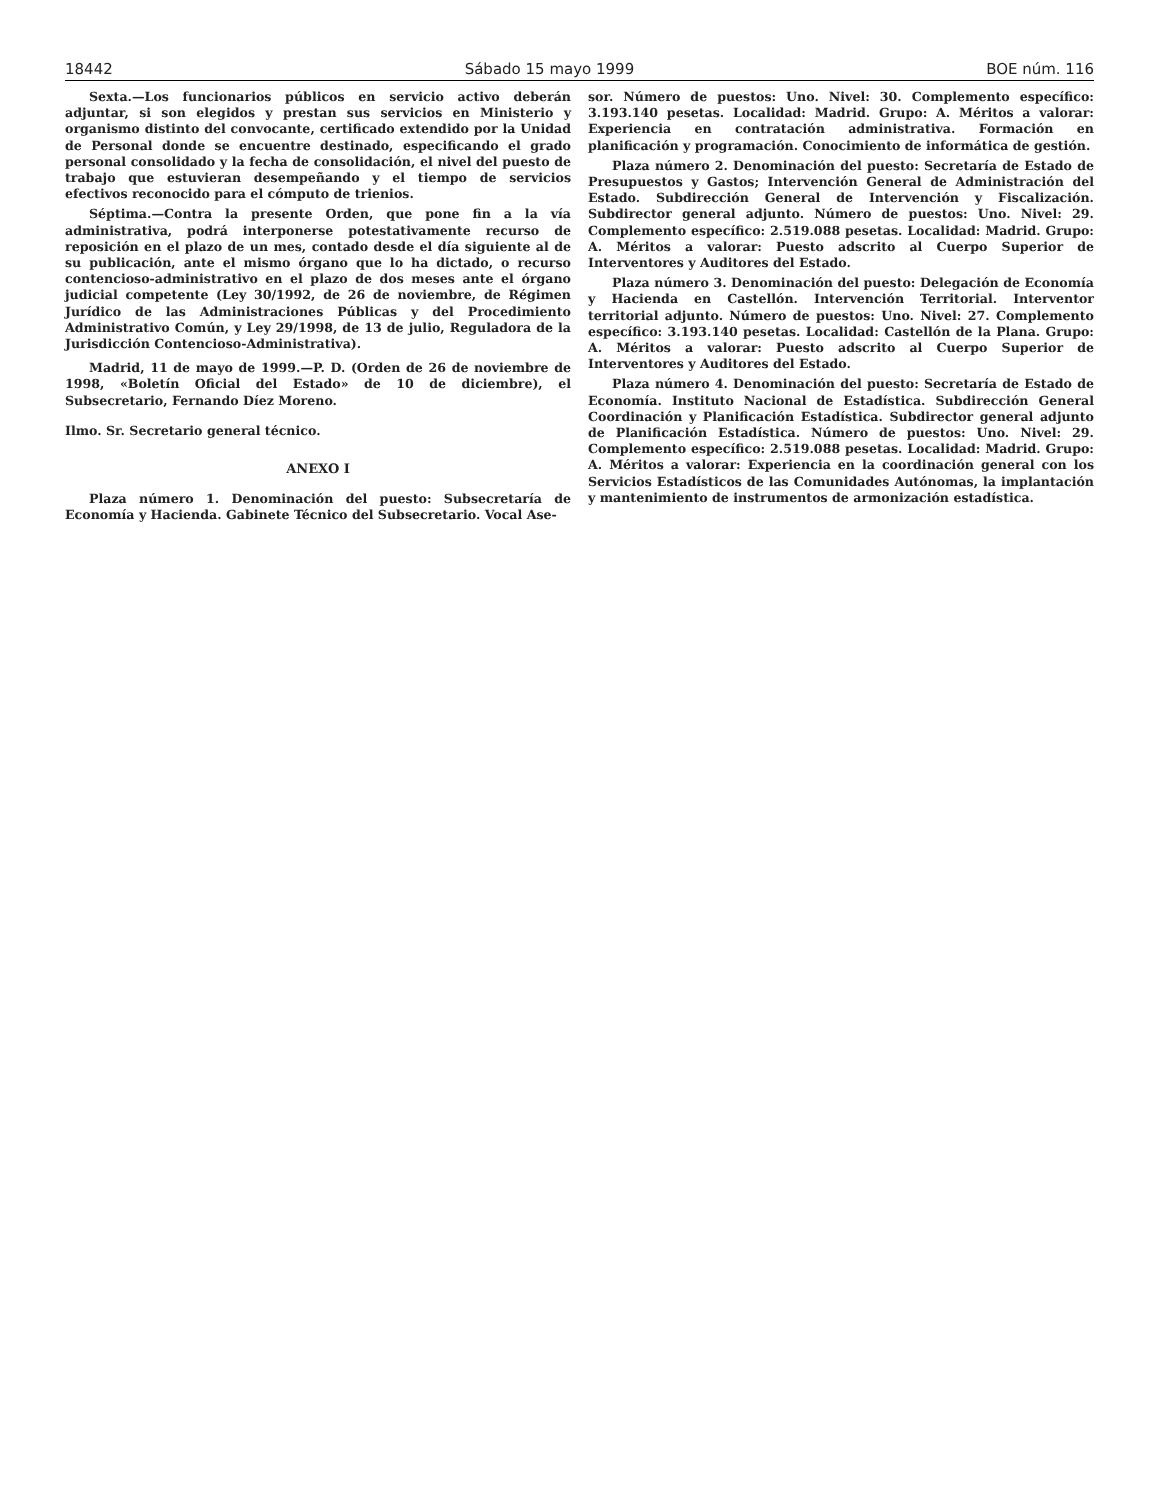18442 Sábado 15 mayo 1999 BOE núm. 116
Sexta.—Los funcionarios públicos en servicio activo deberán adjuntar, si son elegidos y prestan sus servicios en Ministerio y organismo distinto del convocante, certificado extendido por la Unidad de Personal donde se encuentre destinado, especificando el grado personal consolidado y la fecha de consolidación, el nivel del puesto de trabajo que estuvieran desempeñando y el tiempo de servicios efectivos reconocido para el cómputo de trienios.
Séptima.—Contra la presente Orden, que pone fin a la vía administrativa, podrá interponerse potestativamente recurso de reposición en el plazo de un mes, contado desde el día siguiente al de su publicación, ante el mismo órgano que lo ha dictado, o recurso contencioso-administrativo en el plazo de dos meses ante el órgano judicial competente (Ley 30/1992, de 26 de noviembre, de Régimen Jurídico de las Administraciones Públicas y del Procedimiento Administrativo Común, y Ley 29/1998, de 13 de julio, Reguladora de la Jurisdicción Contencioso-Administrativa).
Madrid, 11 de mayo de 1999.—P. D. (Orden de 26 de noviembre de 1998, «Boletín Oficial del Estado» de 10 de diciembre), el Subsecretario, Fernando Díez Moreno.
Ilmo. Sr. Secretario general técnico.
ANEXO I
Plaza número 1. Denominación del puesto: Subsecretaría de Economía y Hacienda. Gabinete Técnico del Subsecretario. Vocal Ase-
sor. Número de puestos: Uno. Nivel: 30. Complemento específico: 3.193.140 pesetas. Localidad: Madrid. Grupo: A. Méritos a valorar: Experiencia en contratación administrativa. Formación en planificación y programación. Conocimiento de informática de gestión.
Plaza número 2. Denominación del puesto: Secretaría de Estado de Presupuestos y Gastos; Intervención General de Administración del Estado. Subdirección General de Intervención y Fiscalización. Subdirector general adjunto. Número de puestos: Uno. Nivel: 29. Complemento específico: 2.519.088 pesetas. Localidad: Madrid. Grupo: A. Méritos a valorar: Puesto adscrito al Cuerpo Superior de Interventores y Auditores del Estado.
Plaza número 3. Denominación del puesto: Delegación de Economía y Hacienda en Castellón. Intervención Territorial. Interventor territorial adjunto. Número de puestos: Uno. Nivel: 27. Complemento específico: 3.193.140 pesetas. Localidad: Castellón de la Plana. Grupo: A. Méritos a valorar: Puesto adscrito al Cuerpo Superior de Interventores y Auditores del Estado.
Plaza número 4. Denominación del puesto: Secretaría de Estado de Economía. Instituto Nacional de Estadística. Subdirección General Coordinación y Planificación Estadística. Subdirector general adjunto de Planificación Estadística. Número de puestos: Uno. Nivel: 29. Complemento específico: 2.519.088 pesetas. Localidad: Madrid. Grupo: A. Méritos a valorar: Experiencia en la coordinación general con los Servicios Estadísticos de las Comunidades Autónomas, la implantación y mantenimiento de instrumentos de armonización estadística.